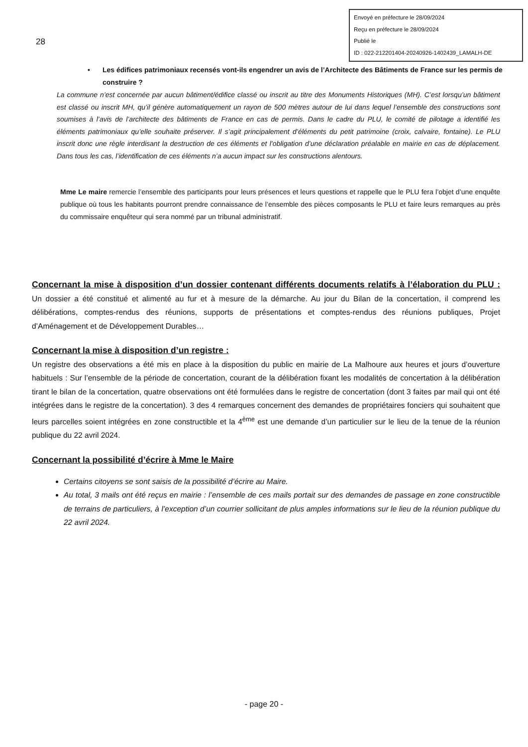28
Envoyé en préfecture le 28/09/2024
Reçu en préfecture le 28/09/2024
Publié le
ID : 022-212201404-20240926-1402439_LAMALH-DE
• Les édifices patrimoniaux recensés vont-ils engendrer un avis de l’Architecte des Bâtiments de France sur les permis de construire ?
La commune n’est concernée par aucun bâtiment/édifice classé ou inscrit au titre des Monuments Historiques (MH). C’est lorsqu’un bâtiment est classé ou inscrit MH, qu’il génère automatiquement un rayon de 500 mètres autour de lui dans lequel l’ensemble des constructions sont soumises à l’avis de l’architecte des bâtiments de France en cas de permis. Dans le cadre du PLU, le comité de pilotage a identifié les éléments patrimoniaux qu’elle souhaite préserver. Il s’agit principalement d’éléments du petit patrimoine (croix, calvaire, fontaine). Le PLU inscrit donc une règle interdisant la destruction de ces éléments et l’obligation d’une déclaration préalable en mairie en cas de déplacement. Dans tous les cas, l’identification de ces éléments n’a aucun impact sur les constructions alentours.
Mme Le maire remercie l’ensemble des participants pour leurs présences et leurs questions et rappelle que le PLU fera l’objet d’une enquête publique où tous les habitants pourront prendre connaissance de l’ensemble des pièces composants le PLU et faire leurs remarques au près du commissaire enquêteur qui sera nommé par un tribunal administratif.
Concernant la mise à disposition d’un dossier contenant différents documents relatifs à l’élaboration du PLU :
Un dossier a été constitué et alimenté au fur et à mesure de la démarche. Au jour du Bilan de la concertation, il comprend les délibérations, comptes-rendus des réunions, supports de présentations et comptes-rendus des réunions publiques, Projet d’Aménagement et de Développement Durables…
Concernant la mise à disposition d’un registre :
Un registre des observations a été mis en place à la disposition du public en mairie de La Malhoure aux heures et jours d’ouverture habituels : Sur l’ensemble de la période de concertation, courant de la délibération fixant les modalités de concertation à la délibération tirant le bilan de la concertation, quatre observations ont été formulées dans le registre de concertation (dont 3 faites par mail qui ont été intégrées dans le registre de la concertation). 3 des 4 remarques concernent des demandes de propriétaires fonciers qui souhaitent que leurs parcelles soient intégrées en zone constructible et la 4<sup>ème</sup> est une demande d’un particulier sur le lieu de la tenue de la réunion publique du 22 avril 2024.
Concernant la possibilité d’écrire à Mme le Maire
Certains citoyens se sont saisis de la possibilité d’écrire au Maire.
Au total, 3 mails ont été reçus en mairie : l’ensemble de ces mails portait sur des demandes de passage en zone constructible de terrains de particuliers, à l’exception d’un courrier sollicitant de plus amples informations sur le lieu de la réunion publique du 22 avril 2024.
- page 20 -